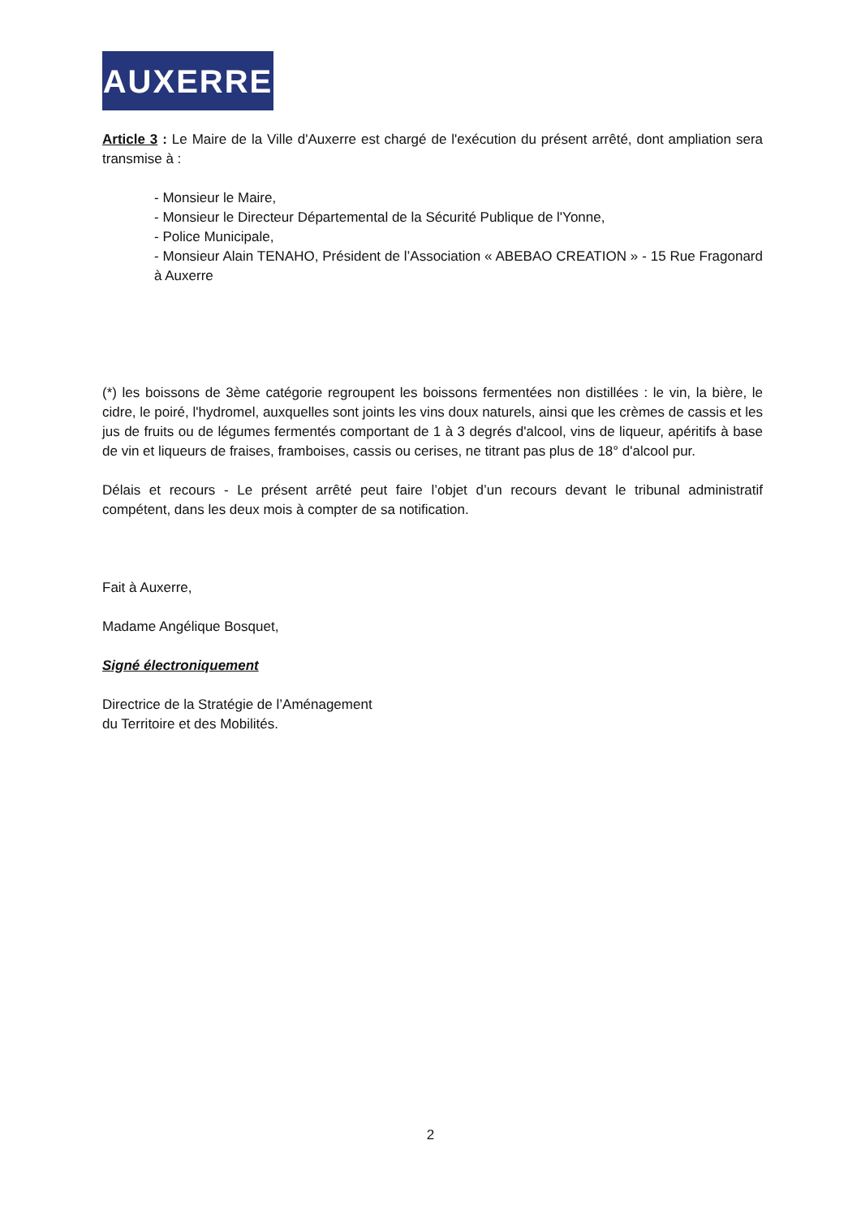AUXERRE
Article 3 : Le Maire de la Ville d'Auxerre est chargé de l'exécution du présent arrêté, dont ampliation sera transmise à :
- Monsieur le Maire,
- Monsieur le Directeur Départemental de la Sécurité Publique de l'Yonne,
- Police Municipale,
- Monsieur Alain TENAHO, Président de l’Association « ABEBAO CREATION » - 15 Rue Fragonard à Auxerre
(*) les boissons de 3ème catégorie regroupent les boissons fermentées non distillées : le vin, la bière, le cidre, le poiré, l'hydromel, auxquelles sont joints les vins doux naturels, ainsi que les crèmes de cassis et les jus de fruits ou de légumes fermentés comportant de 1 à 3 degrés d'alcool, vins de liqueur, apéritifs à base de vin et liqueurs de fraises, framboises, cassis ou cerises, ne titrant pas plus de 18° d'alcool pur.
Délais et recours - Le présent arrêté peut faire l’objet d’un recours devant le tribunal administratif compétent, dans les deux mois à compter de sa notification.
Fait à Auxerre,
Madame Angélique Bosquet,
Signé électroniquement
Directrice de la Stratégie de l’Aménagement
du Territoire et des Mobilités.
2